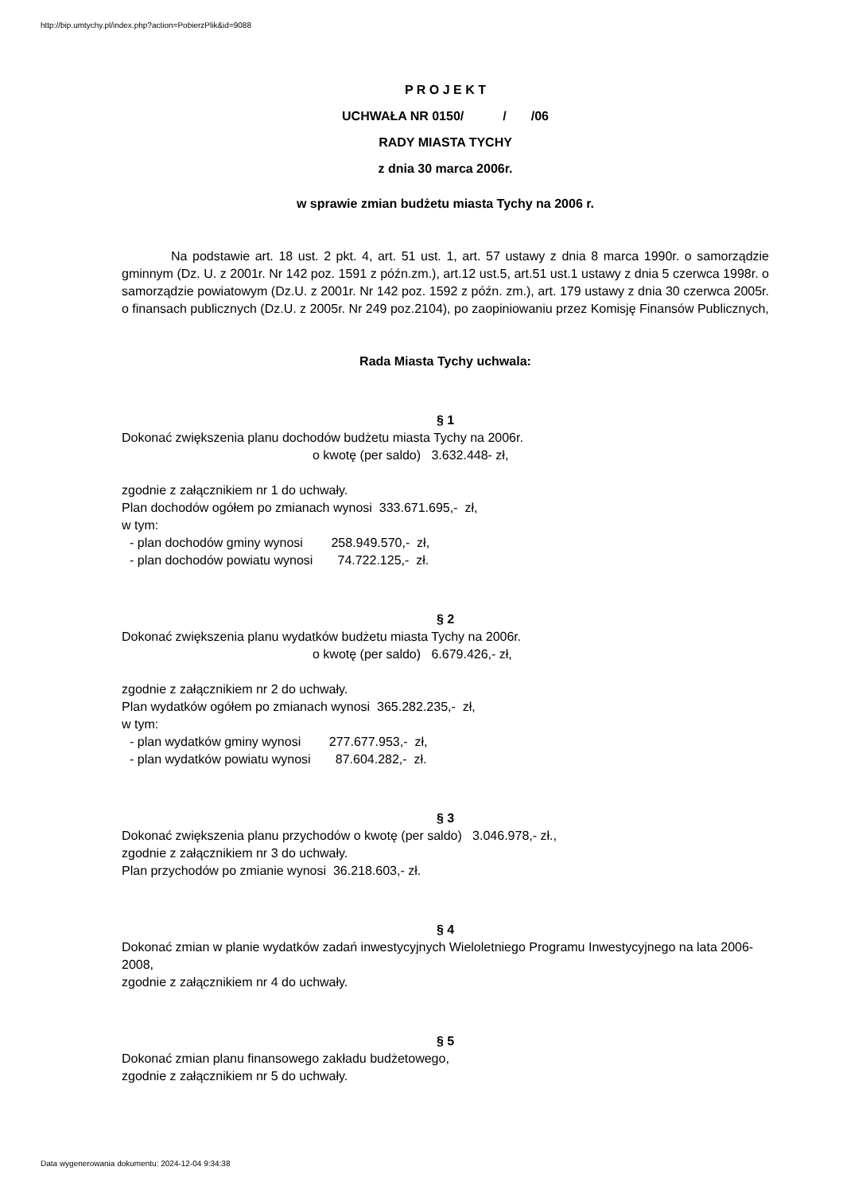http://bip.umtychy.pl/index.php?action=PobierzPlik&id=9088
P R O J E K T
UCHWAŁA NR 0150/ / /06
RADY MIASTA TYCHY
z dnia 30 marca 2006r.
w sprawie zmian budżetu miasta Tychy na 2006 r.
Na podstawie art. 18 ust. 2 pkt. 4, art. 51 ust. 1, art. 57 ustawy z dnia 8 marca 1990r. o samorządzie gminnym (Dz. U. z 2001r. Nr 142 poz. 1591 z późn.zm.), art.12 ust.5, art.51 ust.1 ustawy z dnia 5 czerwca 1998r. o samorządzie powiatowym (Dz.U. z 2001r. Nr 142 poz. 1592 z późn. zm.), art. 179 ustawy z dnia 30 czerwca 2005r. o finansach publicznych (Dz.U. z 2005r. Nr 249 poz.2104), po zaopiniowaniu przez Komisję Finansów Publicznych,
Rada Miasta Tychy uchwala:
§ 1
Dokonać zwiększenia planu dochodów budżetu miasta Tychy na 2006r.
o kwotę (per saldo) 3.632.448- zł,
zgodnie z załącznikiem nr 1 do uchwały.
Plan dochodów ogółem po zmianach wynosi 333.671.695,- zł,
w tym:
- plan dochodów gminy wynosi 258.949.570,- zł,
- plan dochodów powiatu wynosi 74.722.125,- zł.
§ 2
Dokonać zwiększenia planu wydatków budżetu miasta Tychy na 2006r.
o kwotę (per saldo) 6.679.426,- zł,
zgodnie z załącznikiem nr 2 do uchwały.
Plan wydatków ogółem po zmianach wynosi 365.282.235,- zł,
w tym:
- plan wydatków gminy wynosi 277.677.953,- zł,
- plan wydatków powiatu wynosi 87.604.282,- zł.
§ 3
Dokonać zwiększenia planu przychodów o kwotę (per saldo) 3.046.978,- zł.,
zgodnie z załącznikiem nr 3 do uchwały.
Plan przychodów po zmianie wynosi 36.218.603,- zł.
§ 4
Dokonać zmian w planie wydatków zadań inwestycyjnych Wieloletniego Programu Inwestycyjnego na lata 2006-2008,
zgodnie z załącznikiem nr 4 do uchwały.
§ 5
Dokonać zmian planu finansowego zakładu budżetowego,
zgodnie z załącznikiem nr 5 do uchwały.
Data wygenerowania dokumentu: 2024-12-04 9:34:38